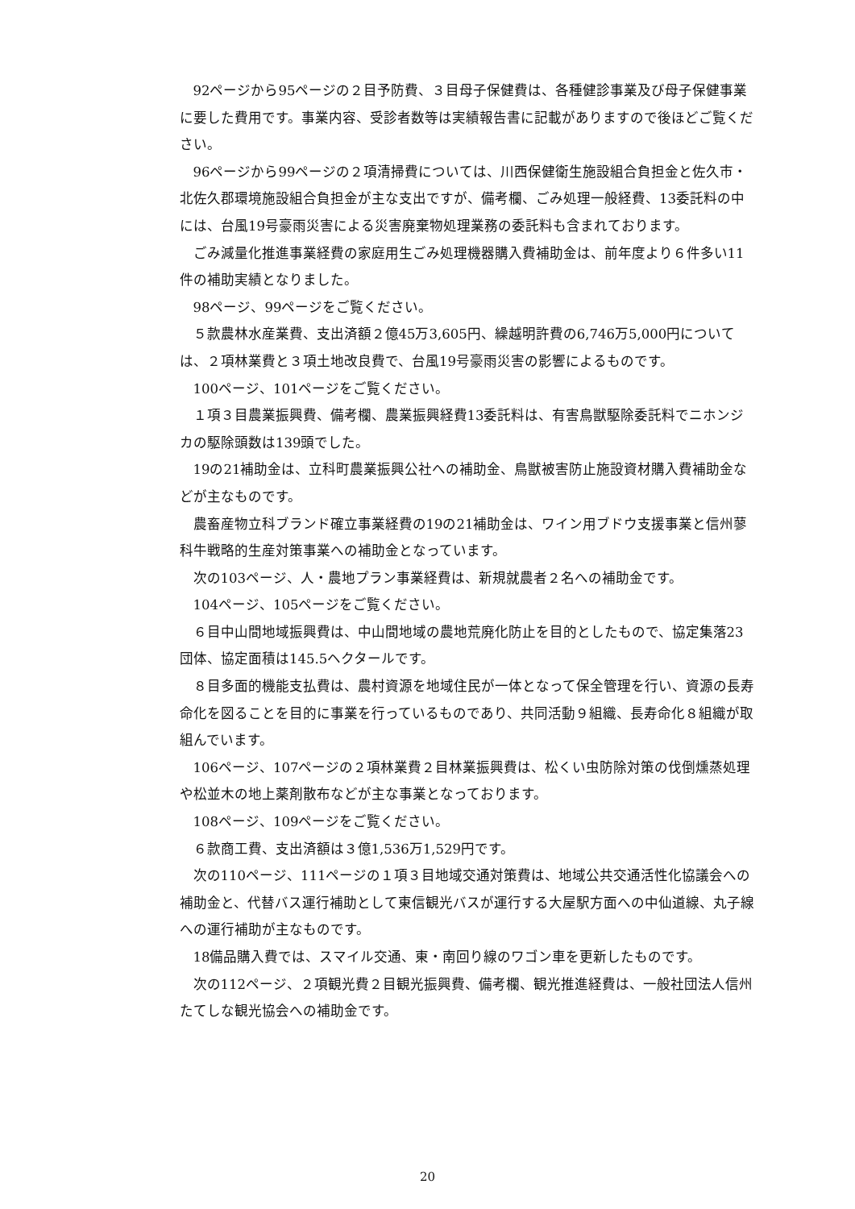92ページから95ページの２目予防費、３目母子保健費は、各種健診事業及び母子保健事業に要した費用です。事業内容、受診者数等は実績報告書に記載がありますので後ほどご覧ください。
96ページから99ページの２項清掃費については、川西保健衛生施設組合負担金と佐久市・北佐久郡環境施設組合負担金が主な支出ですが、備考欄、ごみ処理一般経費、13委託料の中には、台風19号豪雨災害による災害廃棄物処理業務の委託料も含まれております。
ごみ減量化推進事業経費の家庭用生ごみ処理機器購入費補助金は、前年度より６件多い11件の補助実績となりました。
98ページ、99ページをご覧ください。
５款農林水産業費、支出済額２億45万3,605円、繰越明許費の6,746万5,000円については、２項林業費と３項土地改良費で、台風19号豪雨災害の影響によるものです。
100ページ、101ページをご覧ください。
１項３目農業振興費、備考欄、農業振興経費13委託料は、有害鳥獣駆除委託料でニホンジカの駆除頭数は139頭でした。
19の21補助金は、立科町農業振興公社への補助金、鳥獣被害防止施設資材購入費補助金などが主なものです。
農畜産物立科ブランド確立事業経費の19の21補助金は、ワイン用ブドウ支援事業と信州蓼科牛戦略的生産対策事業への補助金となっています。
次の103ページ、人・農地プラン事業経費は、新規就農者２名への補助金です。
104ページ、105ページをご覧ください。
６目中山間地域振興費は、中山間地域の農地荒廃化防止を目的としたもので、協定集落23団体、協定面積は145.5ヘクタールです。
８目多面的機能支払費は、農村資源を地域住民が一体となって保全管理を行い、資源の長寿命化を図ることを目的に事業を行っているものであり、共同活動９組織、長寿命化８組織が取組んでいます。
106ページ、107ページの２項林業費２目林業振興費は、松くい虫防除対策の伐倒燻蒸処理や松並木の地上薬剤散布などが主な事業となっております。
108ページ、109ページをご覧ください。
６款商工費、支出済額は３億1,536万1,529円です。
次の110ページ、111ページの１項３目地域交通対策費は、地域公共交通活性化協議会への補助金と、代替バス運行補助として東信観光バスが運行する大屋駅方面への中仙道線、丸子線への運行補助が主なものです。
18備品購入費では、スマイル交通、東・南回り線のワゴン車を更新したものです。
次の112ページ、２項観光費２目観光振興費、備考欄、観光推進経費は、一般社団法人信州たてしな観光協会への補助金です。
20